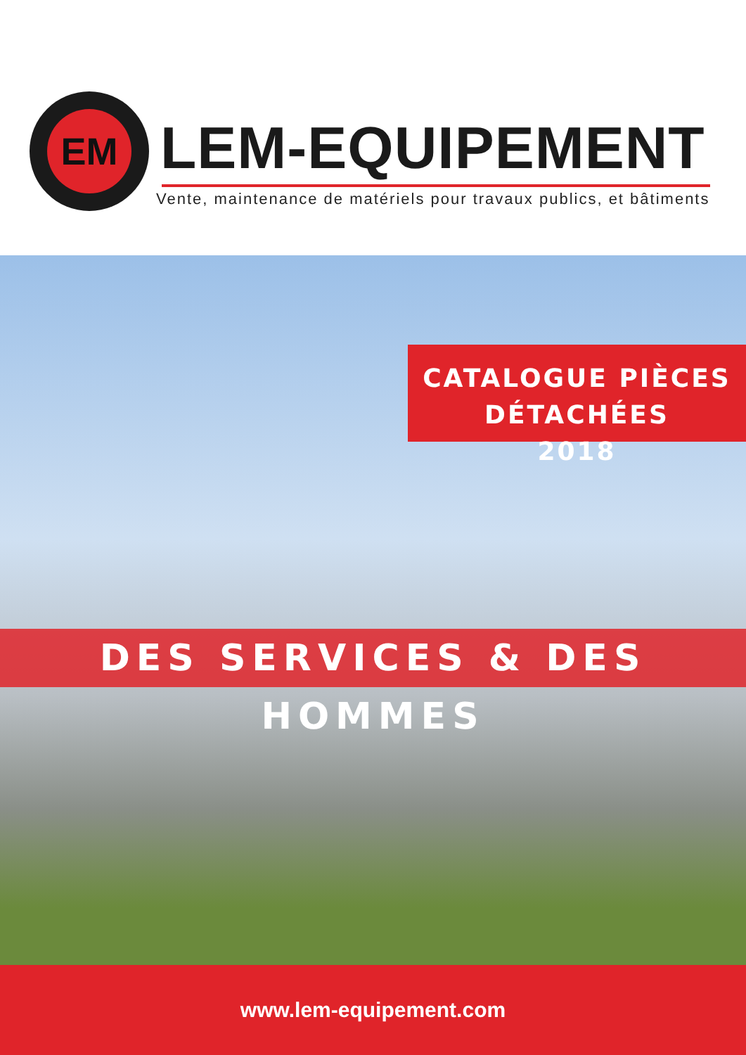EM
LEM-EQUIPEMENT
Vente, maintenance de matériels pour travaux publics, et bâtiments
CATALOGUE PIÈCES DÉTACHÉES
2018
DES SERVICES & DES HOMMES
www.lem-equipement.com